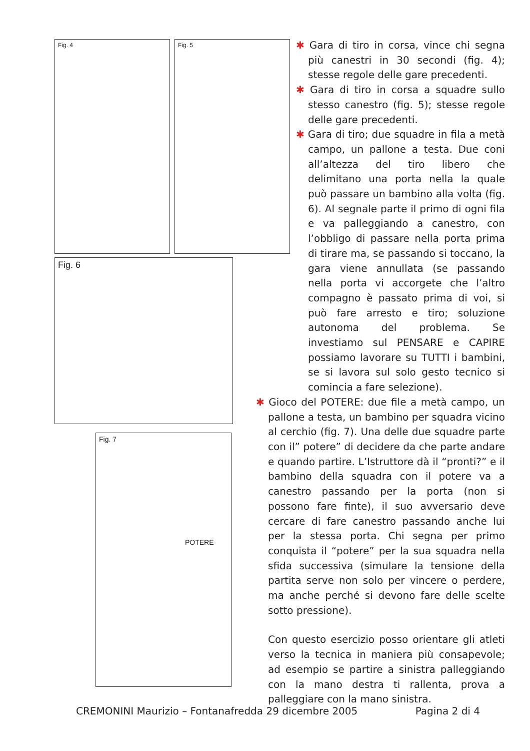Fig. 4 Fig. 5
Fig. 6
Fig. 7
POTERE
✱ Gara di tiro in corsa, vince chi segna più canestri in 30 secondi (fig. 4); stesse regole delle gare precedenti.
✱ Gara di tiro in corsa a squadre sullo stesso canestro (fig. 5); stesse regole delle gare precedenti.
✱ Gara di tiro; due squadre in fila a metà campo, un pallone a testa. Due coni all’altezza del tiro libero che delimitano una porta nella la quale può passare un bambino alla volta (fig. 6). Al segnale parte il primo di ogni fila e va palleggiando a canestro, con l’obbligo di passare nella porta prima di tirare ma, se passando si toccano, la gara viene annullata (se passando nella porta vi accorgete che l’altro compagno è passato prima di voi, si può fare arresto e tiro; soluzione autonoma del problema. Se investiamo sul PENSARE e CAPIRE possiamo lavorare su TUTTI i bambini, se si lavora sul solo gesto tecnico si comincia a fare selezione).
✱ Gioco del POTERE: due file a metà campo, un pallone a testa, un bambino per squadra vicino al cerchio (fig. 7). Una delle due squadre parte con il” potere” di decidere da che parte andare e quando partire. L’Istruttore dà il “pronti?” e il bambino della squadra con il potere va a canestro passando per la porta (non si possono fare finte), il suo avversario deve cercare di fare canestro passando anche lui per la stessa porta. Chi segna per primo conquista il “potere” per la sua squadra nella sfida successiva (simulare la tensione della partita serve non solo per vincere o perdere, ma anche perché si devono fare delle scelte sotto pressione).
Con questo esercizio posso orientare gli atleti verso la tecnica in maniera più consapevole; ad esempio se partire a sinistra palleggiando con la mano destra ti rallenta, prova a palleggiare con la mano sinistra.
CREMONINI Maurizio – Fontanafredda 29 dicembre 2005 Pagina 2 di 4